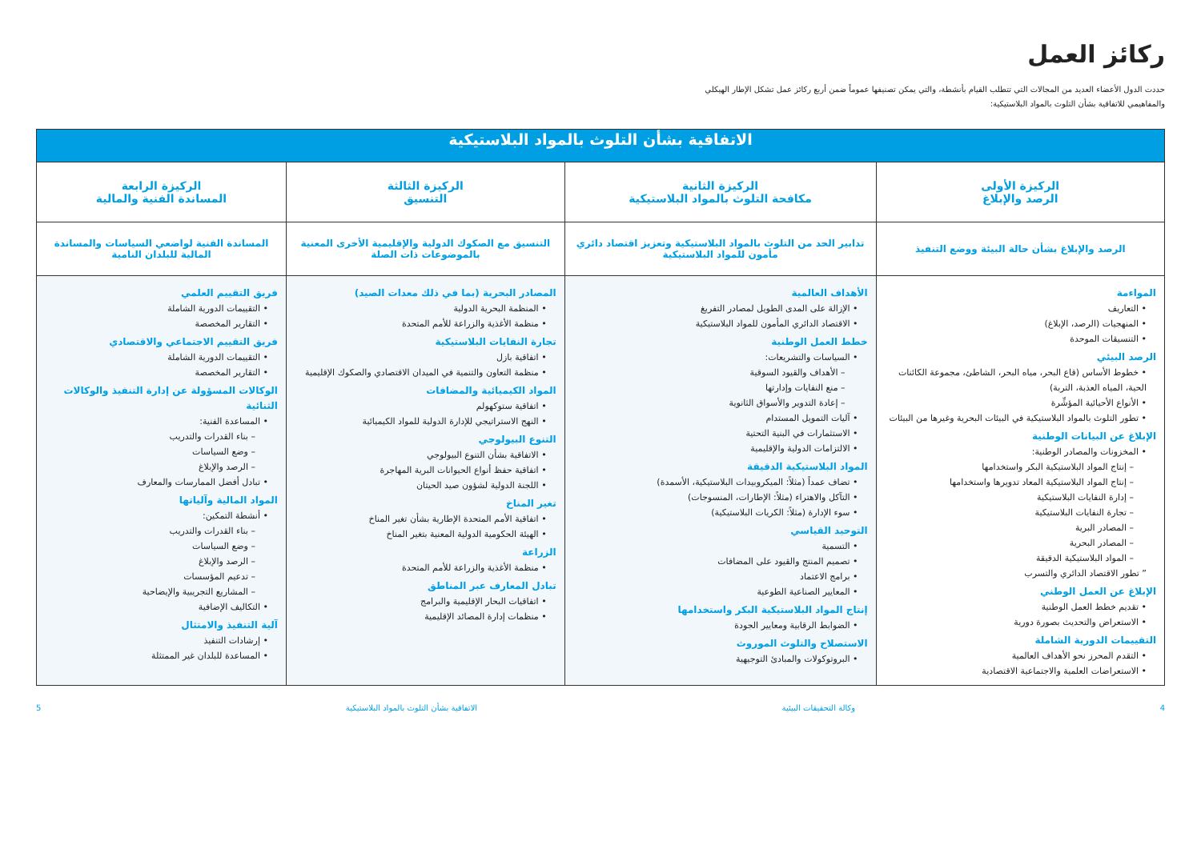ركائز العمل
حددت الدول الأعضاء العديد من المجالات التي تتطلب القيام بأنشطة، والتي يمكن تصنيفها عموماً ضمن أربع ركائز عمل تشكل الإطار الهيكلي
والمفاهيمي للاتفاقية بشأن التلوث بالمواد البلاستيكية:
| الاتفاقية بشأن التلوث بالمواد البلاستيكية | | | |
| --- | --- | --- | --- |
| الركيزة الأولى الرصد والإبلاغ | الركيزة الثانية مكافحة التلوث بالمواد البلاستيكية | الركيزة الثالثة التنسيق | الركيزة الرابعة المساندة الفنية والمالية |
| الرصد والإبلاغ بشأن حالة البيئة ووضع التنفيذ | تدابير الحد من التلوث بالمواد البلاستيكية وتعزيز اقتصاد دائري مأمون للمواد البلاستيكية | التنسيق مع الصكوك الدولية والإقليمية الأخرى المعنية بالموضوعات ذات الصلة | المساندة الفنية لواضعي السياسات والمساندة المالية للبلدان النامية |
| المواءمة • التعاريف • المنهجيات (الرصد، الإبلاغ) • التنسيقات الموحدة الرصد البيئي • خطوط الأساس (قاع البحر، مياه البحر، الشاطئ، مجموعة الكائنات الحية، المياه العذبة، التربة) • الأنواع الأحيائية المؤشِّرة • تطور التلوث بالمواد البلاستيكية في البيئات البحرية وغيرها من البيئات الإبلاغ عن البيانات الوطنية • المخزونات والمصادر الوطنية: – إنتاج المواد البلاستيكية البكر واستخدامها – إنتاج المواد البلاستيكية المعاد تدويرها واستخدامها – إدارة النفايات البلاستيكية – تجارة النفايات البلاستيكية – المصادر البرية – المصادر البحرية – المواد البلاستيكية الدقيقة ” تطور الاقتصاد الدائري والتسرب الإبلاغ عن العمل الوطني • تقديم خطط العمل الوطنية • الاستعراض والتحديث بصورة دورية التقييمات الدورية الشاملة • التقدم المحرز نحو الأهداف العالمية • الاستعراضات العلمية والاجتماعية الاقتصادية | الأهداف العالمية • الإزالة على المدى الطويل لمصادر التفريغ • الاقتصاد الدائري المأمون للمواد البلاستيكية خطط العمل الوطنية • السياسات والتشريعات: – الأهداف والقيود السوقية – منع النفايات وإدارتها – إعادة التدوير والأسواق الثانوية • آليات التمويل المستدام • الاستثمارات في البنية التحتية • الالتزامات الدولية والإقليمية المواد البلاستيكية الدقيقة • تضاف عمداً (مثلاً: الميكروبيدات البلاستيكية، الأسمدة) • التآكل والاهتراء (مثلاً: الإطارات، المنسوجات) • سوء الإدارة (مثلاً: الكريات البلاستيكية) التوحيد القياسي • التسمية • تصميم المنتج والقيود على المضافات • برامج الاعتماد • المعايير الصناعية الطوعية إنتاج المواد البلاستيكية البكر واستخدامها • الضوابط الرقابية ومعايير الجودة الاستصلاح والتلوث الموروث • البروتوكولات والمبادئ التوجيهية | المصادر البحرية (بما في ذلك معدات الصيد) • المنظمة البحرية الدولية • منظمة الأغذية والزراعة للأمم المتحدة تجارة النفايات البلاستيكية • اتفاقية بازل • منظمة التعاون والتنمية في الميدان الاقتصادي والصكوك الإقليمية المواد الكيميائية والمضافات • اتفاقية ستوكهولم • النهج الاستراتيجي للإدارة الدولية للمواد الكيميائية التنوع البيولوجي • الاتفاقية بشأن التنوع البيولوجي • اتفاقية حفظ أنواع الحيوانات البرية المهاجرة • اللجنة الدولية لشؤون صيد الحيتان تغير المناخ • اتفاقية الأمم المتحدة الإطارية بشأن تغير المناخ • الهيئة الحكومية الدولية المعنية بتغير المناخ الزراعة • منظمة الأغذية والزراعة للأمم المتحدة تبادل المعارف عبر المناطق • اتفاقيات البحار الإقليمية والبرامج • منظمات إدارة المصائد الإقليمية | فريق التقييم العلمي • التقييمات الدورية الشاملة • التقارير المخصصة فريق التقييم الاجتماعي والاقتصادي • التقييمات الدورية الشاملة • التقارير المخصصة الوكالات المسؤولة عن إدارة التنفيذ والوكالات الثنائية • المساعدة الفنية: – بناء القدرات والتدريب – وضع السياسات – الرصد والإبلاغ • تبادل أفضل الممارسات والمعارف المواد المالية وآلياتها • أنشطة التمكين: – بناء القدرات والتدريب – وضع السياسات – الرصد والإبلاغ – تدعيم المؤسسات – المشاريع التجريبية والإيضاحية • التكاليف الإضافية آلية التنفيذ والامتثال • إرشادات التنفيذ • المساعدة للبلدان غير الممتثلة |
4 وكالة التحقيقات البيئية الاتفاقية بشأن التلوث بالمواد البلاستيكية 5